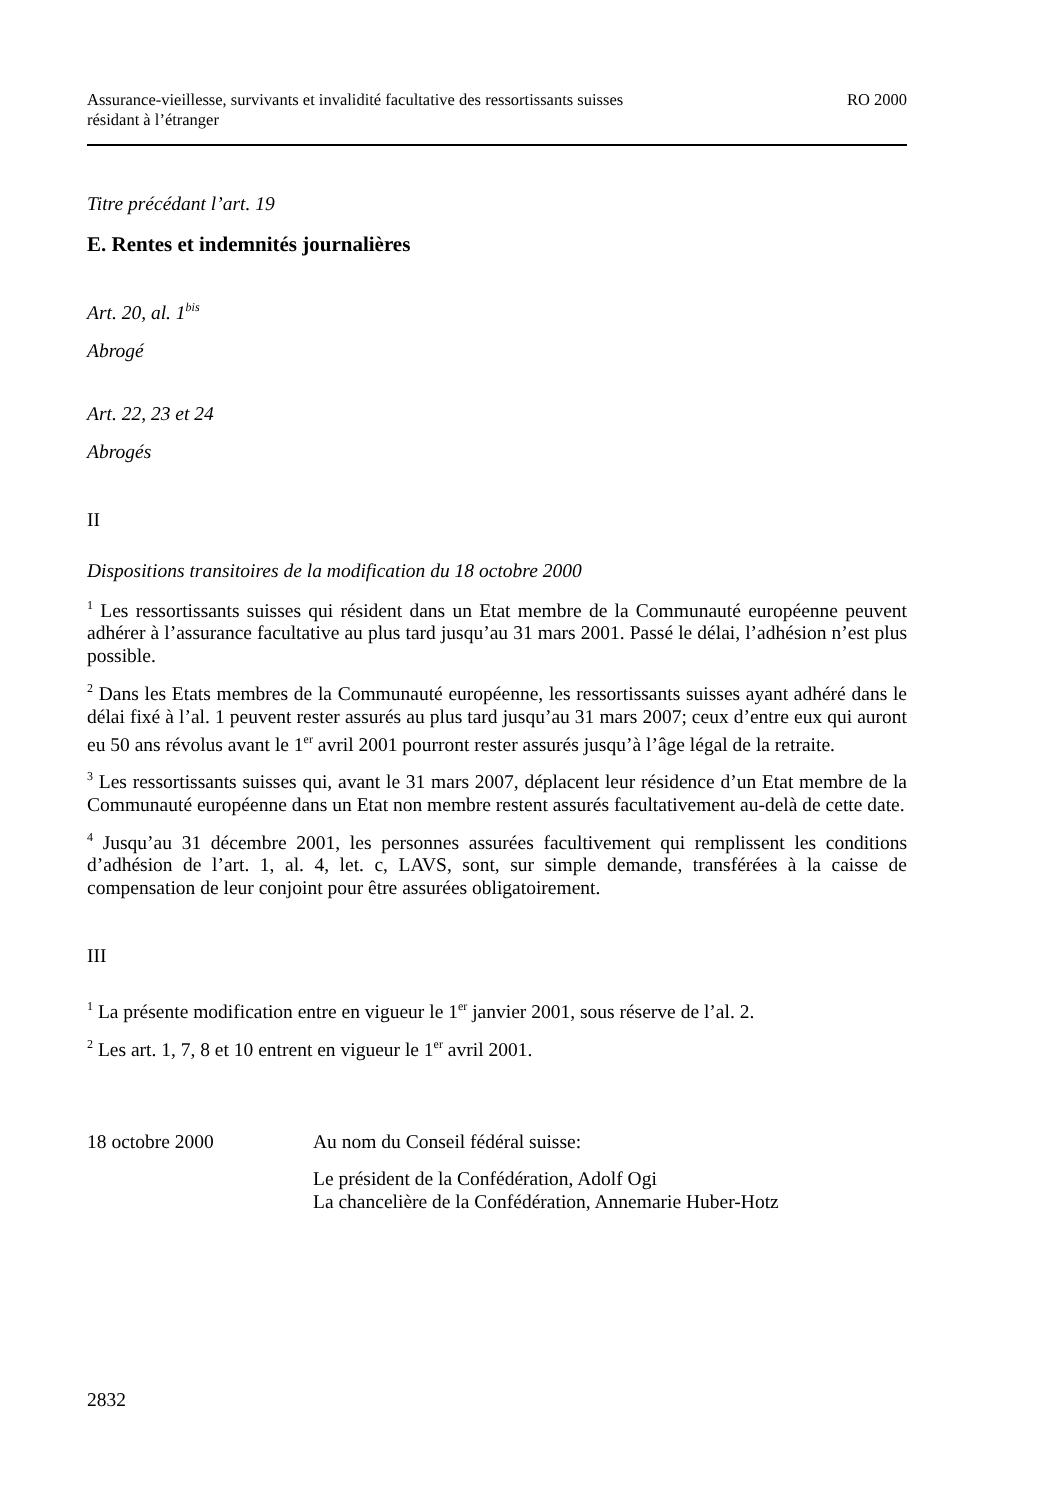Assurance-vieillesse, survivants et invalidité facultative des ressortissants suisses
résidant à l’étranger
RO 2000
Titre précédant l’art. 19
E. Rentes et indemnités journalières
Art. 20, al. 1<sup>bis</sup>
Abrogé
Art. 22, 23 et 24
Abrogés
II
Dispositions transitoires de la modification du 18 octobre 2000
<sup>1</sup> Les ressortissants suisses qui résident dans un Etat membre de la Communauté européenne peuvent adhérer à l’assurance facultative au plus tard jusqu’au 31 mars 2001. Passé le délai, l’adhésion n’est plus possible.
<sup>2</sup> Dans les Etats membres de la Communauté européenne, les ressortissants suisses ayant adhéré dans le délai fixé à l’al. 1 peuvent rester assurés au plus tard jusqu’au 31 mars 2007; ceux d’entre eux qui auront eu 50 ans révolus avant le 1<sup>er</sup> avril 2001 pourront rester assurés jusqu’à l’âge légal de la retraite.
<sup>3</sup> Les ressortissants suisses qui, avant le 31 mars 2007, déplacent leur résidence d’un Etat membre de la Communauté européenne dans un Etat non membre restent assurés facultativement au-delà de cette date.
<sup>4</sup> Jusqu’au 31 décembre 2001, les personnes assurées facultivement qui remplissent les conditions d’adhésion de l’art. 1, al. 4, let. c, LAVS, sont, sur simple demande, transférées à la caisse de compensation de leur conjoint pour être assurées obligatoirement.
III
<sup>1</sup> La présente modification entre en vigueur le 1<sup>er</sup> janvier 2001, sous réserve de l’al. 2.
<sup>2</sup> Les art. 1, 7, 8 et 10 entrent en vigueur le 1<sup>er</sup> avril 2001.
18 octobre 2000 Au nom du Conseil fédéral suisse:
Le président de la Confédération, Adolf Ogi
La chancelière de la Confédération, Annemarie Huber-Hotz
2832